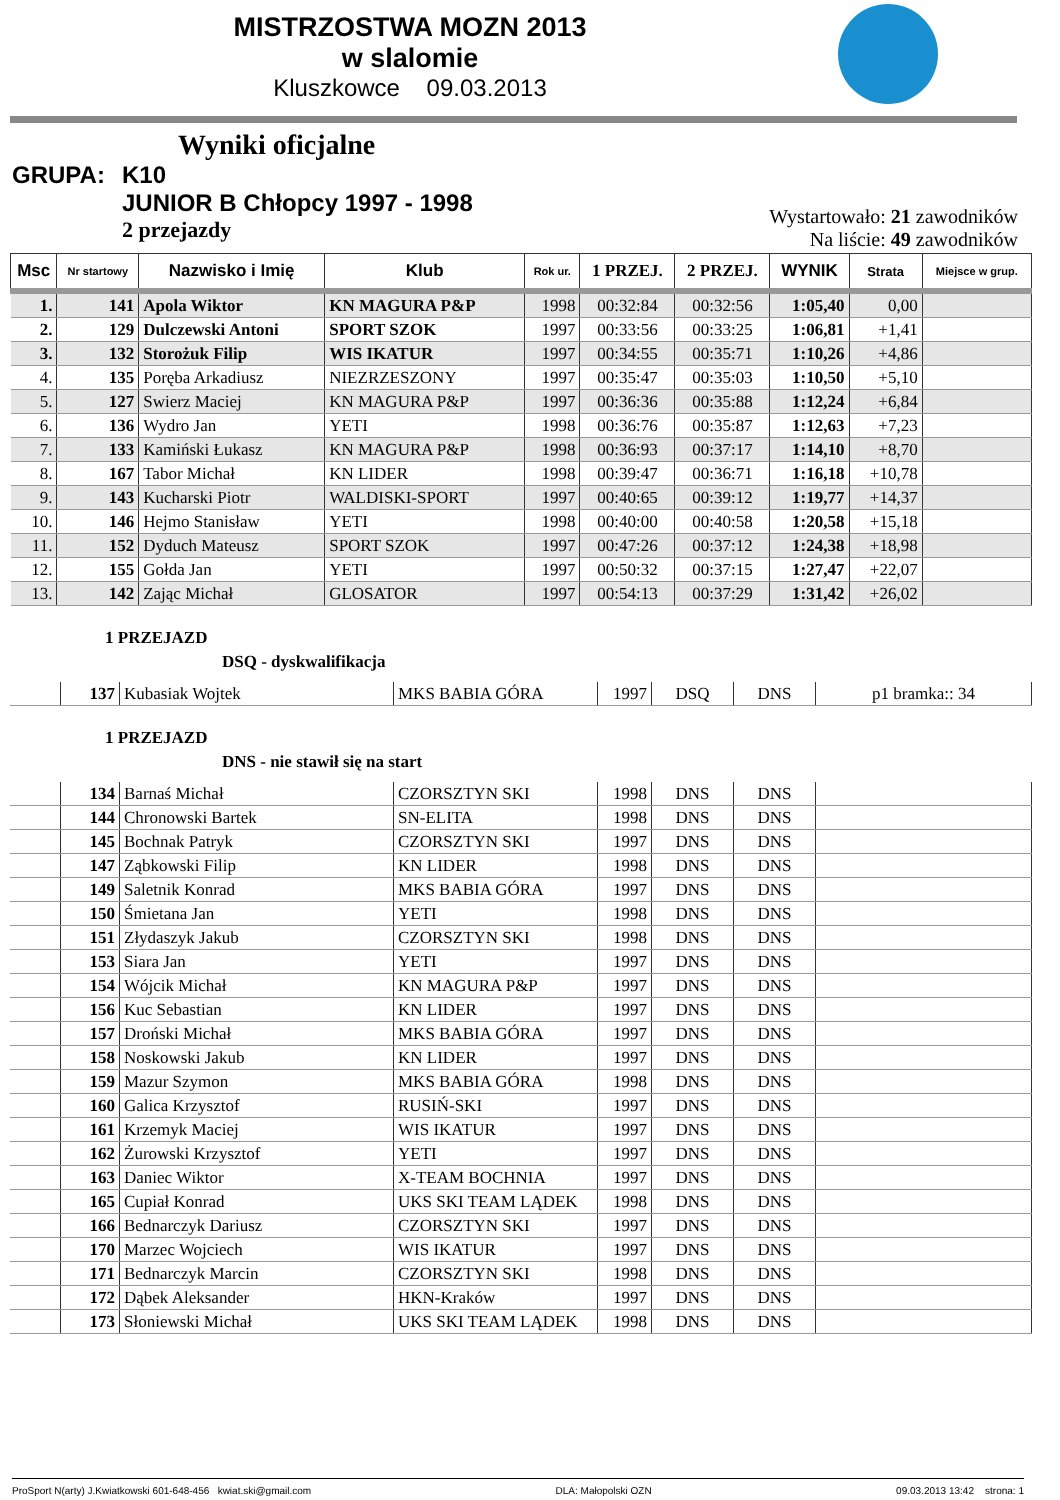MISTRZOSTWA MOZN 2013
w slalomie
Kluszkowce 09.03.2013
Wyniki oficjalne
GRUPA: K10
JUNIOR B Chłopcy 1997 - 1998
2 przejazdy
Wystartowało: 21 zawodników
Na liście: 49 zawodników
| Msc | Nr startowy | Nazwisko i Imię | Klub | Rok ur. | 1 PRZEJ. | 2 PRZEJ. | WYNIK | Strata | Miejsce w grup. |
| --- | --- | --- | --- | --- | --- | --- | --- | --- | --- |
| 1. | 141 | Apola Wiktor | KN MAGURA P&P | 1998 | 00:32:84 | 00:32:56 | 1:05,40 | 0,00 | |
| 2. | 129 | Dulczewski Antoni | SPORT SZOK | 1997 | 00:33:56 | 00:33:25 | 1:06,81 | +1,41 | |
| 3. | 132 | Storożuk Filip | WIS IKATUR | 1997 | 00:34:55 | 00:35:71 | 1:10,26 | +4,86 | |
| 4. | 135 | Poręba Arkadiusz | NIEZRZESZONY | 1997 | 00:35:47 | 00:35:03 | 1:10,50 | +5,10 | |
| 5. | 127 | Swierz Maciej | KN MAGURA P&P | 1997 | 00:36:36 | 00:35:88 | 1:12,24 | +6,84 | |
| 6. | 136 | Wydro Jan | YETI | 1998 | 00:36:76 | 00:35:87 | 1:12,63 | +7,23 | |
| 7. | 133 | Kamiński Łukasz | KN MAGURA P&P | 1998 | 00:36:93 | 00:37:17 | 1:14,10 | +8,70 | |
| 8. | 167 | Tabor Michał | KN LIDER | 1998 | 00:39:47 | 00:36:71 | 1:16,18 | +10,78 | |
| 9. | 143 | Kucharski Piotr | WALDISKI-SPORT | 1997 | 00:40:65 | 00:39:12 | 1:19,77 | +14,37 | |
| 10. | 146 | Hejmo Stanisław | YETI | 1998 | 00:40:00 | 00:40:58 | 1:20,58 | +15,18 | |
| 11. | 152 | Dyduch Mateusz | SPORT SZOK | 1997 | 00:47:26 | 00:37:12 | 1:24,38 | +18,98 | |
| 12. | 155 | Gołda Jan | YETI | 1997 | 00:50:32 | 00:37:15 | 1:27,47 | +22,07 | |
| 13. | 142 | Zając Michał | GLOSATOR | 1997 | 00:54:13 | 00:37:29 | 1:31,42 | +26,02 | |
1 PRZEJAZD
DSQ - dyskwalifikacja
| | 137 | Kubasiak Wojtek | MKS BABIA GÓRA | 1997 | DSQ | DNS | p1 bramka:: 34 |
1 PRZEJAZD
DNS - nie stawił się na start
| | 134 | Barnaś Michał | CZORSZTYN SKI | 1998 | DNS | DNS | |
| | 144 | Chronowski Bartek | SN-ELITA | 1998 | DNS | DNS | |
| | 145 | Bochnak Patryk | CZORSZTYN SKI | 1997 | DNS | DNS | |
| | 147 | Ząbkowski Filip | KN LIDER | 1998 | DNS | DNS | |
| | 149 | Saletnik Konrad | MKS BABIA GÓRA | 1997 | DNS | DNS | |
| | 150 | Śmietana Jan | YETI | 1998 | DNS | DNS | |
| | 151 | Złydaszyk Jakub | CZORSZTYN SKI | 1998 | DNS | DNS | |
| | 153 | Siara Jan | YETI | 1997 | DNS | DNS | |
| | 154 | Wójcik Michał | KN MAGURA P&P | 1997 | DNS | DNS | |
| | 156 | Kuc Sebastian | KN LIDER | 1997 | DNS | DNS | |
| | 157 | Droński Michał | MKS BABIA GÓRA | 1997 | DNS | DNS | |
| | 158 | Noskowski Jakub | KN LIDER | 1997 | DNS | DNS | |
| | 159 | Mazur Szymon | MKS BABIA GÓRA | 1998 | DNS | DNS | |
| | 160 | Galica Krzysztof | RUSIŃ-SKI | 1997 | DNS | DNS | |
| | 161 | Krzemyk Maciej | WIS IKATUR | 1997 | DNS | DNS | |
| | 162 | Żurowski Krzysztof | YETI | 1997 | DNS | DNS | |
| | 163 | Daniec Wiktor | X-TEAM BOCHNIA | 1997 | DNS | DNS | |
| | 165 | Cupiał Konrad | UKS SKI TEAM LĄDEK | 1998 | DNS | DNS | |
| | 166 | Bednarczyk Dariusz | CZORSZTYN SKI | 1997 | DNS | DNS | |
| | 170 | Marzec Wojciech | WIS IKATUR | 1997 | DNS | DNS | |
| | 171 | Bednarczyk Marcin | CZORSZTYN SKI | 1998 | DNS | DNS | |
| | 172 | Dąbek Aleksander | HKN-Kraków | 1997 | DNS | DNS | |
| | 173 | Słoniewski Michał | UKS SKI TEAM LĄDEK | 1998 | DNS | DNS | |
ProSport N(arty) J.Kwiatkowski 601-648-456 kwiat.ski@gmail.com DLA: Małopolski OZN 09.03.2013 13:42 strona: 1